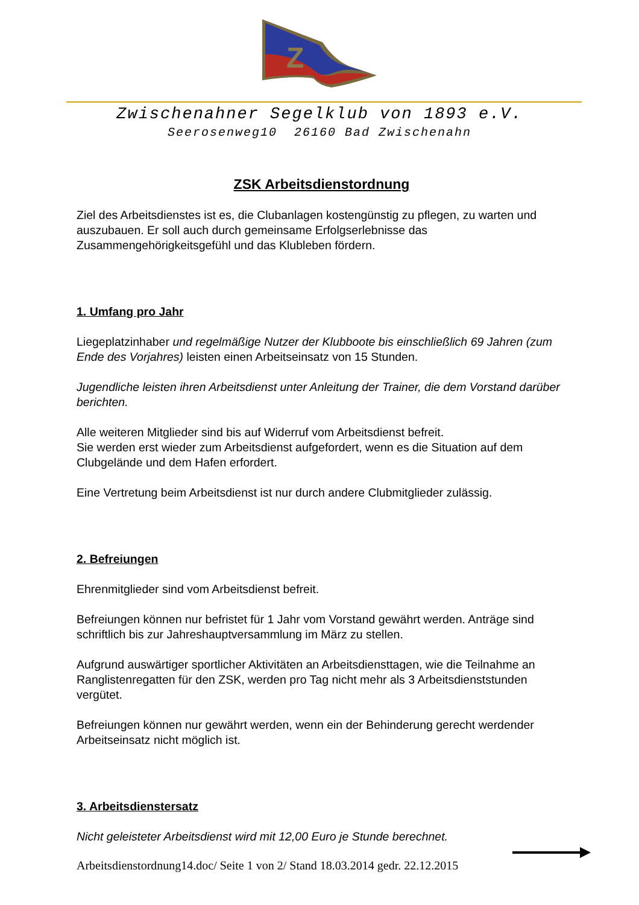Z
Zwischenahner Segelklub von 1893 e.V.
Seerosenweg10 26160 Bad Zwischenahn
ZSK Arbeitsdienstordnung
Ziel des Arbeitsdienstes ist es, die Clubanlagen kostengünstig zu pflegen, zu warten und auszubauen. Er soll auch durch gemeinsame Erfolgserlebnisse das Zusammengehörigkeitsgefühl und das Klubleben fördern.
1. Umfang pro Jahr
Liegeplatzinhaber und regelmäßige Nutzer der Klubboote bis einschließlich 69 Jahren (zum Ende des Vorjahres) leisten einen Arbeitseinsatz von 15 Stunden.
Jugendliche leisten ihren Arbeitsdienst unter Anleitung der Trainer, die dem Vorstand darüber berichten.
Alle weiteren Mitglieder sind bis auf Widerruf vom Arbeitsdienst befreit.
Sie werden erst wieder zum Arbeitsdienst aufgefordert, wenn es die Situation auf dem Clubgelände und dem Hafen erfordert.
Eine Vertretung beim Arbeitsdienst ist nur durch andere Clubmitglieder zulässig.
2. Befreiungen
Ehrenmitglieder sind vom Arbeitsdienst befreit.
Befreiungen können nur befristet für 1 Jahr vom Vorstand gewährt werden. Anträge sind schriftlich bis zur Jahreshauptversammlung im März zu stellen.
Aufgrund auswärtiger sportlicher Aktivitäten an Arbeitsdiensttagen, wie die Teilnahme an Ranglistenregatten für den ZSK, werden pro Tag nicht mehr als 3 Arbeitsdienststunden vergütet.
Befreiungen können nur gewährt werden, wenn ein der Behinderung gerecht werdender Arbeitseinsatz nicht möglich ist.
3. Arbeitsdienstersatz
Nicht geleisteter Arbeitsdienst wird mit 12,00 Euro je Stunde berechnet.
Arbeitsdienstordnung14.doc/ Seite 1 von 2/ Stand 18.03.2014 gedr. 22.12.2015